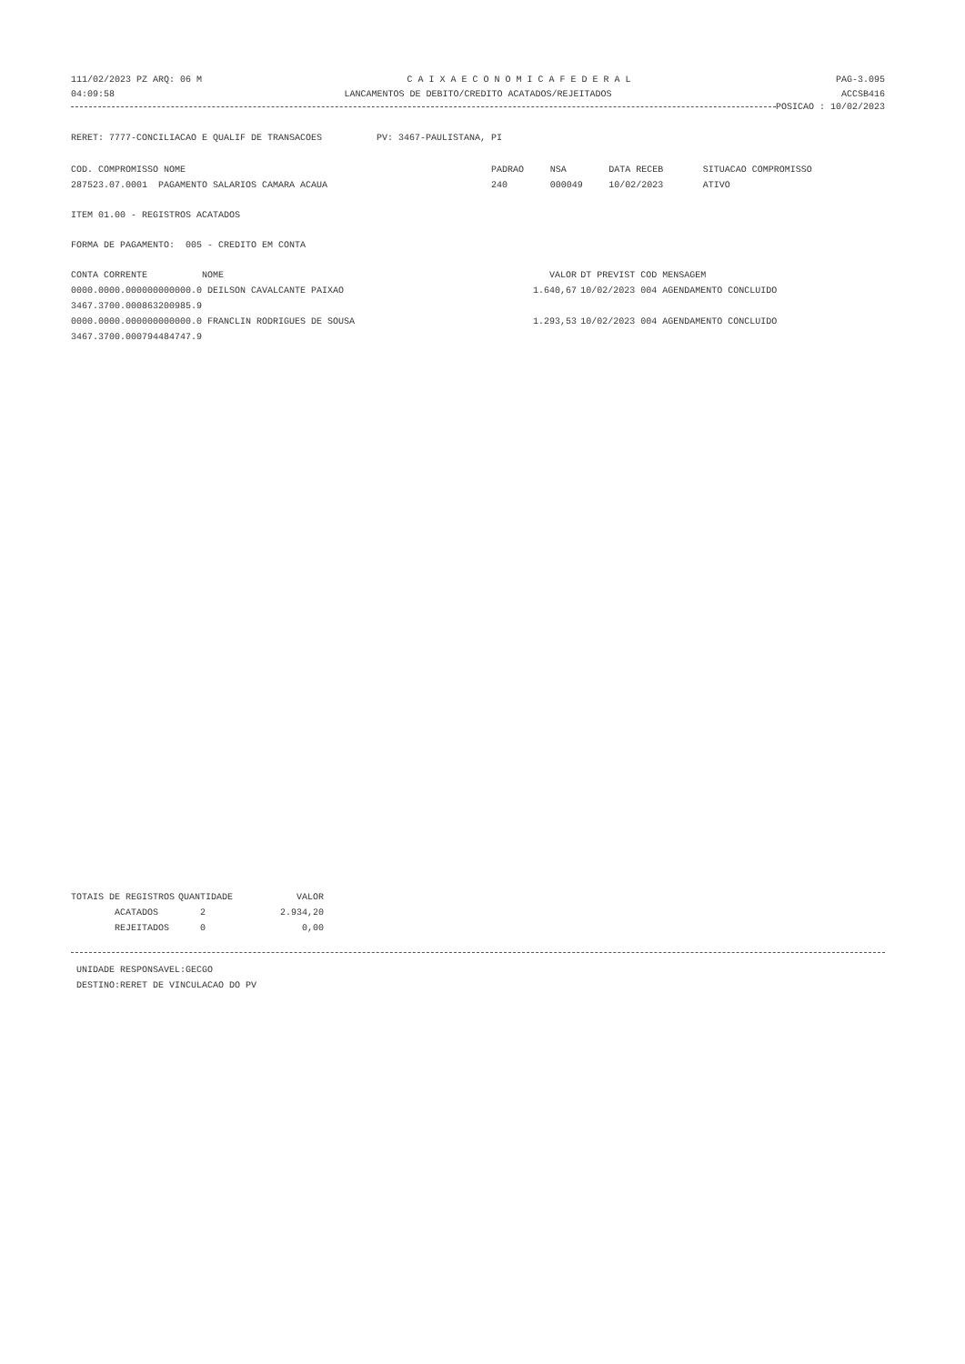111/02/2023 PZ ARQ: 06 M C A I X A E C O N O M I C A F E D E R A L PAG-3.095
04:09:58 LANCAMENTOS DE DEBITO/CREDITO ACATADOS/REJEITADOS ACCSB416
POSICAO : 10/02/2023
RERET: 7777-CONCILIACAO E QUALIF DE TRANSACOES PV: 3467-PAULISTANA, PI
| COD. COMPROMISSO NOME | PADRAO | NSA | DATA RECEB | SITUACAO COMPROMISSO |
| --- | --- | --- | --- | --- |
| 287523.07.0001 PAGAMENTO SALARIOS CAMARA ACAUA | 240 | 000049 | 10/02/2023 | ATIVO |
ITEM 01.00 - REGISTROS ACATADOS
FORMA DE PAGAMENTO: 005 - CREDITO EM CONTA
| CONTA CORRENTE NOME | VALOR | DT PREVIST COD MENSAGEM |
| --- | --- | --- |
| 0000.0000.000000000000.0 DEILSON CAVALCANTE PAIXAO | 1.640,67 | 10/02/2023 004 AGENDAMENTO CONCLUIDO |
| 3467.3700.000863200985.9 | | |
| 0000.0000.000000000000.0 FRANCLIN RODRIGUES DE SOUSA | 1.293,53 | 10/02/2023 004 AGENDAMENTO CONCLUIDO |
| 3467.3700.000794484747.9 | | |
| TOTAIS DE REGISTROS | QUANTIDADE | VALOR |
| --- | --- | --- |
| ACATADOS | 2 | 2.934,20 |
| REJEITADOS | 0 | 0,00 |
UNIDADE RESPONSAVEL:GECGO
DESTINO:RERET DE VINCULACAO DO PV